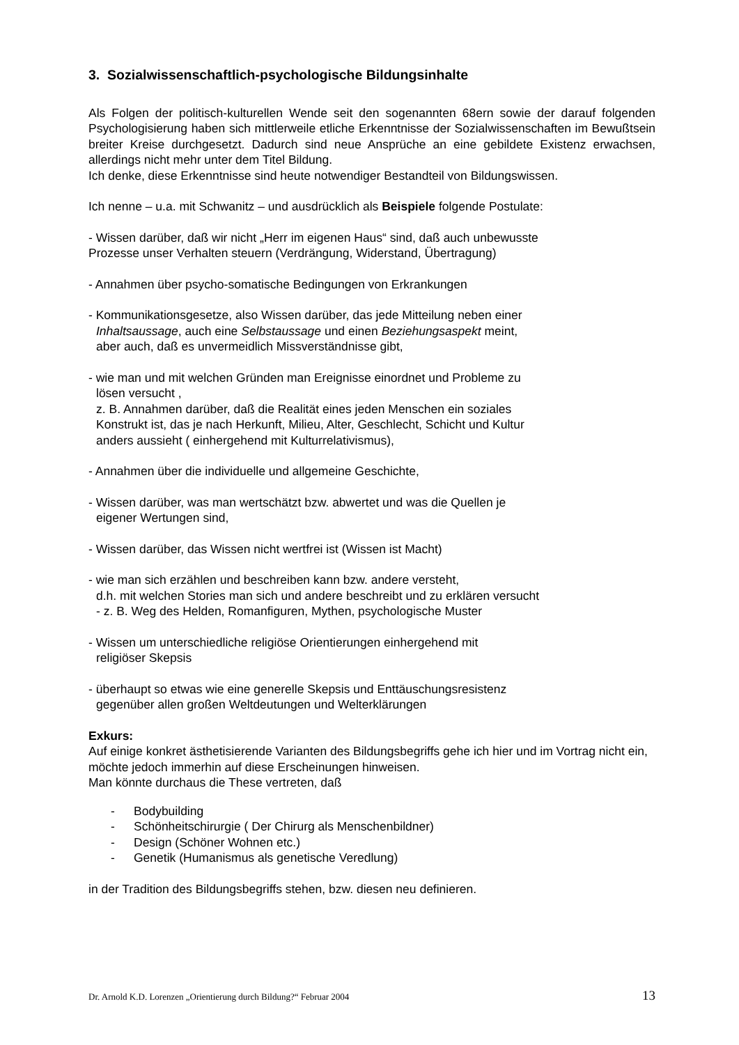3. Sozialwissenschaftlich-psychologische Bildungsinhalte
Als Folgen der politisch-kulturellen Wende seit den sogenannten 68ern sowie der darauf folgenden Psychologisierung haben sich mittlerweile etliche Erkenntnisse der Sozialwissenschaften im Bewußtsein breiter Kreise durchgesetzt. Dadurch sind neue Ansprüche an eine gebildete Existenz erwachsen, allerdings nicht mehr unter dem Titel Bildung.
Ich denke, diese Erkenntnisse sind heute notwendiger Bestandteil von Bildungswissen.
Ich nenne – u.a. mit Schwanitz – und ausdrücklich als Beispiele folgende Postulate:
- Wissen darüber, daß wir nicht „Herr im eigenen Haus“ sind, daß auch unbewusste
Prozesse unser Verhalten steuern (Verdrängung, Widerstand, Übertragung)
- Annahmen über psycho-somatische Bedingungen von Erkrankungen
- Kommunikationsgesetze, also Wissen darüber, das jede Mitteilung neben einer
Inhaltsaussage, auch eine Selbstaussage und einen Beziehungsaspekt meint,
aber auch, daß es unvermeidlich Missverständnisse gibt,
- wie man und mit welchen Gründen man Ereignisse einordnet und Probleme zu
lösen versucht ,
z. B. Annahmen darüber, daß die Realität eines jeden Menschen ein soziales
Konstrukt ist, das je nach Herkunft, Milieu, Alter, Geschlecht, Schicht und Kultur
anders aussieht ( einhergehend mit Kulturrelativismus),
- Annahmen über die individuelle und allgemeine Geschichte,
- Wissen darüber, was man wertschätzt bzw. abwertet und was die Quellen je
eigener Wertungen sind,
- Wissen darüber, das Wissen nicht wertfrei ist (Wissen ist Macht)
- wie man sich erzählen und beschreiben kann bzw. andere versteht,
d.h. mit welchen Stories man sich und andere beschreibt und zu erklären versucht
- z. B. Weg des Helden, Romanfiguren, Mythen, psychologische Muster
- Wissen um unterschiedliche religiöse Orientierungen einhergehend mit
religiöser Skepsis
- überhaupt so etwas wie eine generelle Skepsis und Enttäuschungsresistenz
gegenüber allen großen Weltdeutungen und Welterklärungen
Exkurs:
Auf einige konkret ästhetisierende Varianten des Bildungsbegriffs gehe ich hier und im Vortrag nicht ein, möchte jedoch immerhin auf diese Erscheinungen hinweisen.
Man könnte durchaus die These vertreten, daß
- Bodybuilding
- Schönheitschirurgie ( Der Chirurg als Menschenbildner)
- Design (Schöner Wohnen etc.)
- Genetik (Humanismus als genetische Veredlung)
in der Tradition des Bildungsbegriffs stehen, bzw. diesen neu definieren.
Dr. Arnold K.D. Lorenzen „Orientierung durch Bildung?“ Februar 2004 13